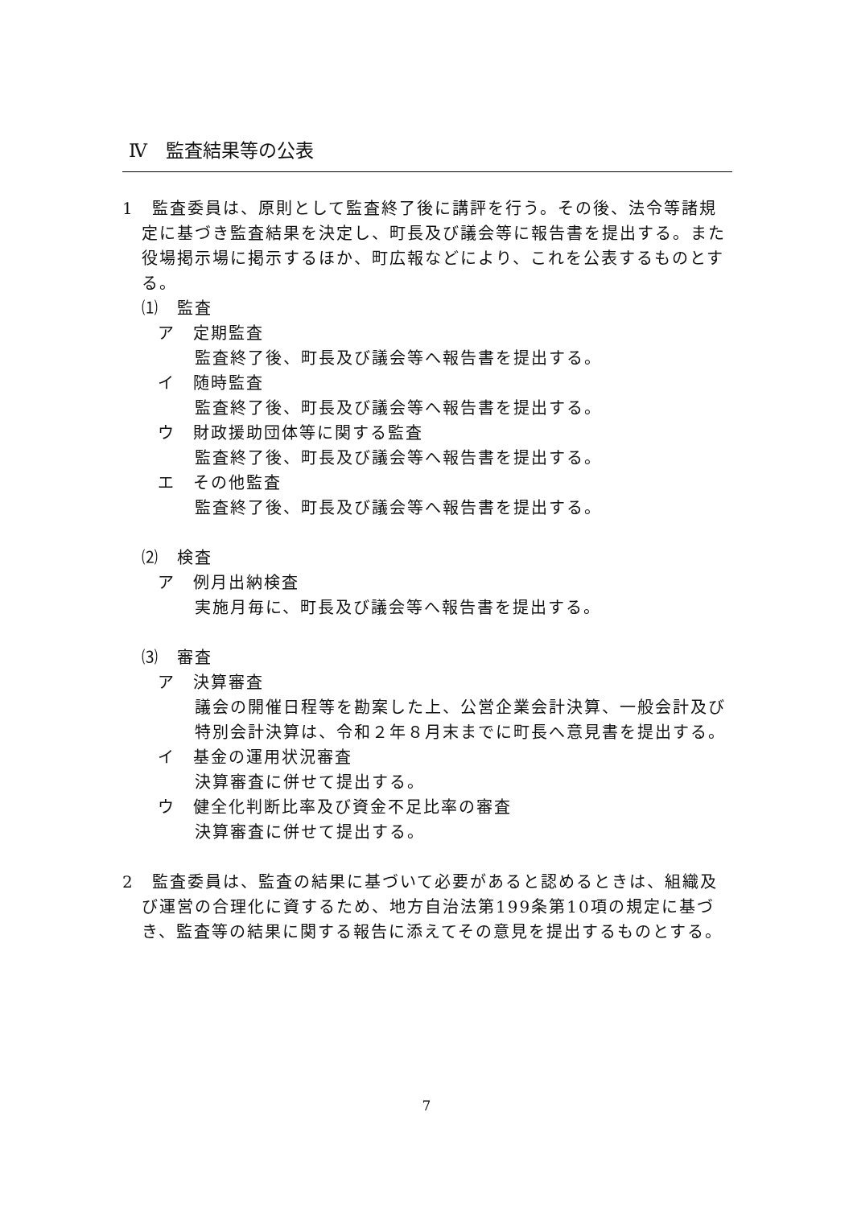Ⅳ　監査結果等の公表
1　監査委員は、原則として監査終了後に講評を行う。その後、法令等諸規定に基づき監査結果を決定し、町長及び議会等に報告書を提出する。また役場掲示場に掲示するほか、町広報などにより、これを公表するものとする。
⑴　監査
ア　定期監査
監査終了後、町長及び議会等へ報告書を提出する。
イ　随時監査
監査終了後、町長及び議会等へ報告書を提出する。
ウ　財政援助団体等に関する監査
監査終了後、町長及び議会等へ報告書を提出する。
エ　その他監査
監査終了後、町長及び議会等へ報告書を提出する。
⑵　検査
ア　例月出納検査
実施月毎に、町長及び議会等へ報告書を提出する。
⑶　審査
ア　決算審査
議会の開催日程等を勘案した上、公営企業会計決算、一般会計及び特別会計決算は、令和２年８月末までに町長へ意見書を提出する。
イ　基金の運用状況審査
決算審査に併せて提出する。
ウ　健全化判断比率及び資金不足比率の審査
決算審査に併せて提出する。
2　監査委員は、監査の結果に基づいて必要があると認めるときは、組織及び運営の合理化に資するため、地方自治法第199条第10項の規定に基づき、監査等の結果に関する報告に添えてその意見を提出するものとする。
7